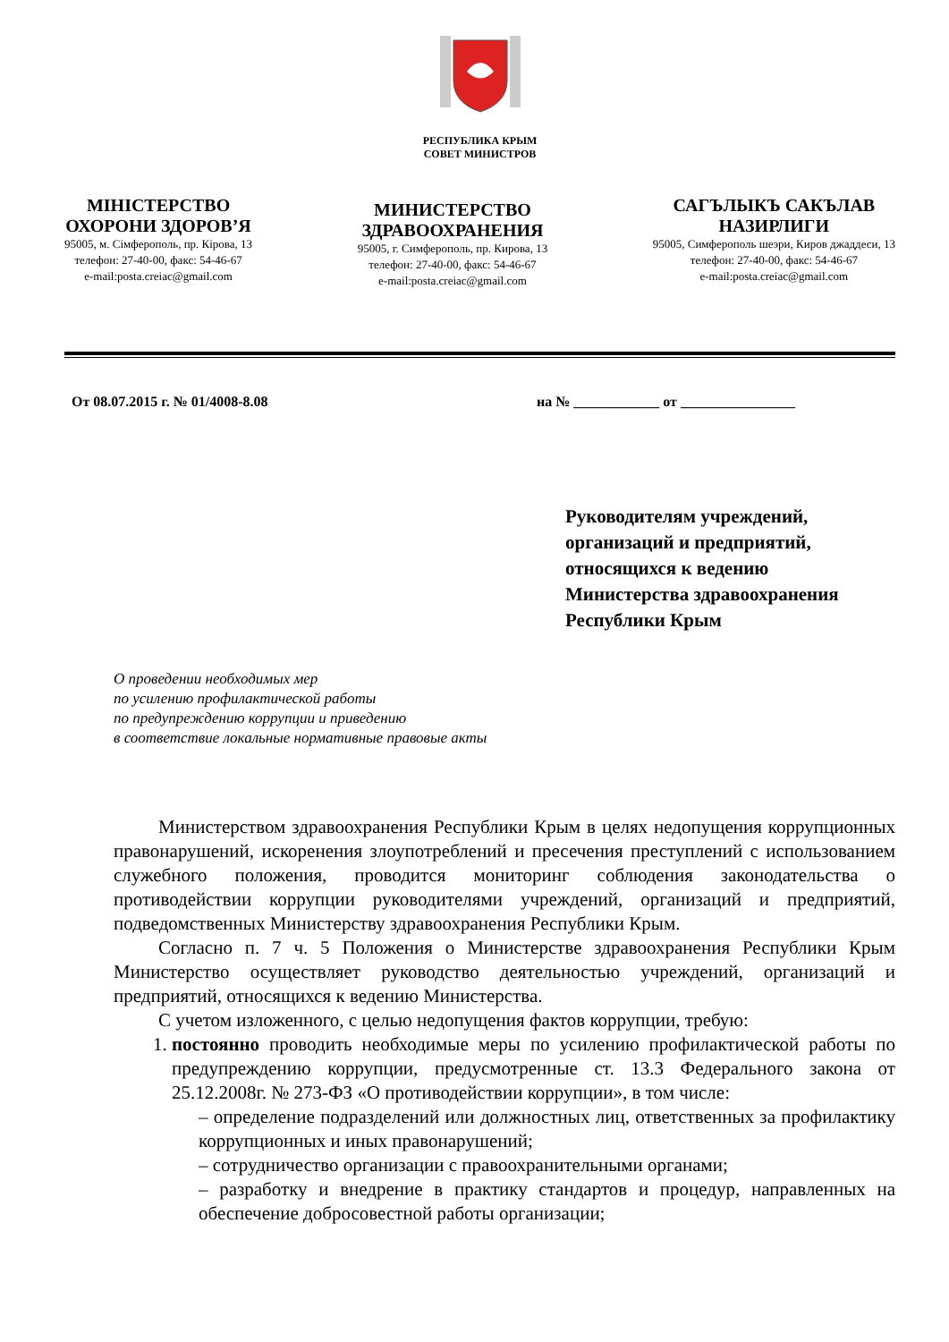РЕСПУБЛИКА КРЫМ
СОВЕТ МИНИСТРОВ
МІНІСТЕРСТВО
ОХОРОНИ ЗДОРОВ’Я
95005, м. Сімферополь, пр. Кірова, 13
телефон: 27-40-00, факс: 54-46-67
e-mail:posta.creiac@gmail.com
МИНИСТЕРСТВО
ЗДРАВООХРАНЕНИЯ
95005, г. Симферополь, пр. Кирова, 13
телефон: 27-40-00, факс: 54-46-67
e-mail:posta.creiac@gmail.com
САГЪЛЫКЪ САКЪЛАВ
НАЗИРЛИГИ
95005, Симферополь шеэри, Киров джаддеси, 13
телефон: 27-40-00, факс: 54-46-67
e-mail:posta.creiac@gmail.com
От 08.07.2015 г. № 01/4008-8.08 на № ____________ от ________________
Руководителям учреждений,
организаций и предприятий,
относящихся к ведению
Министерства здравоохранения
Республики Крым
О проведении необходимых мер
по усилению профилактической работы
по предупреждению коррупции и приведению
в соответствие локальные нормативные правовые акты
Министерством здравоохранения Республики Крым в целях недопущения коррупционных правонарушений, искоренения злоупотреблений и пресечения преступлений с использованием служебного положения, проводится мониторинг соблюдения законодательства о противодействии коррупции руководителями учреждений, организаций и предприятий, подведомственных Министерству здравоохранения Республики Крым.
Согласно п. 7 ч. 5 Положения о Министерстве здравоохранения Республики Крым Министерство осуществляет руководство деятельностью учреждений, организаций и предприятий, относящихся к ведению Министерства.
С учетом изложенного, с целью недопущения фактов коррупции, требую:
1. постоянно проводить необходимые меры по усилению профилактической работы по предупреждению коррупции, предусмотренные ст. 13.3 Федерального закона от 25.12.2008г. № 273-ФЗ «О противодействии коррупции», в том числе:
– определение подразделений или должностных лиц, ответственных за профилактику коррупционных и иных правонарушений;
– сотрудничество организации с правоохранительными органами;
– разработку и внедрение в практику стандартов и процедур, направленных на обеспечение добросовестной работы организации;